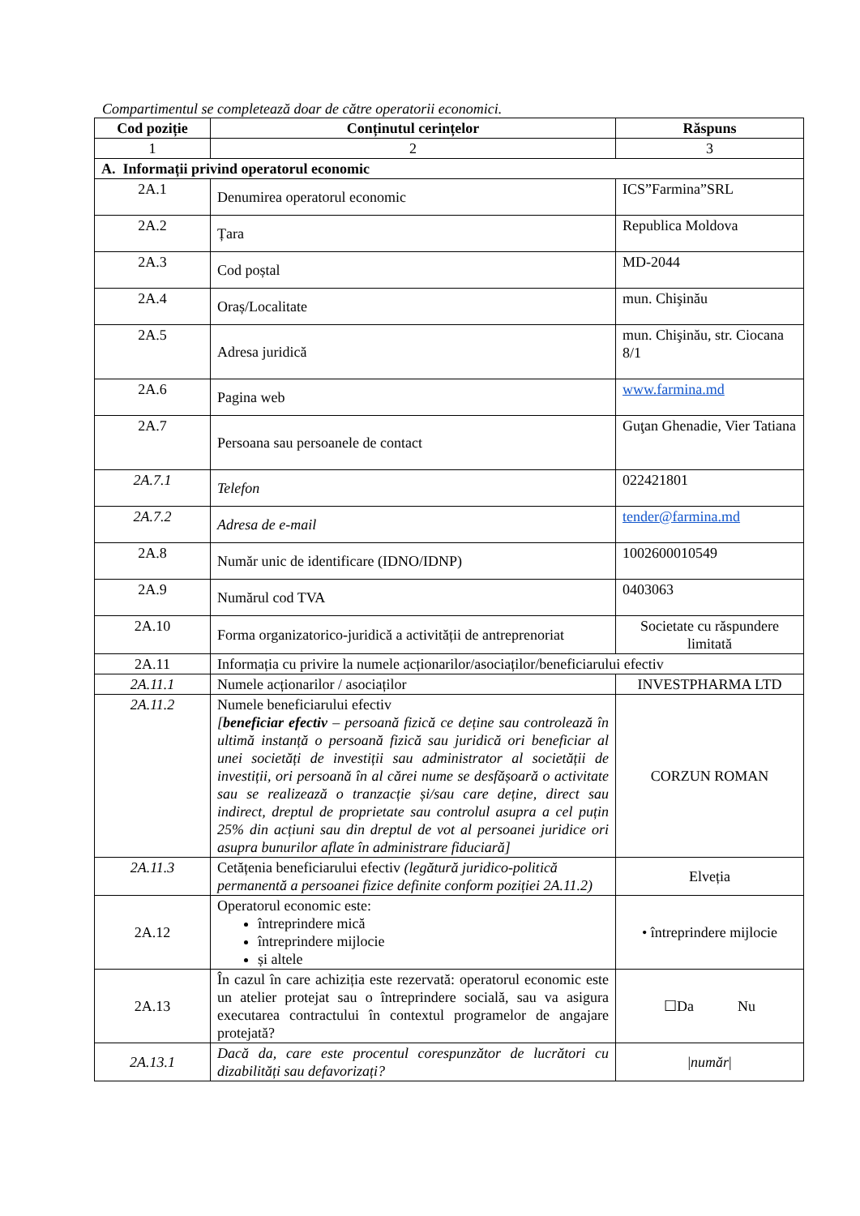Compartimentul se completează doar de către operatorii economici.
| Cod poziție | Conținutul cerințelor | Răspuns |
| --- | --- | --- |
| 1 | 2 | 3 |
| A. Informații privind operatorul economic | | |
| 2A.1 | Denumirea operatorul economic | ICS”Farmina”SRL |
| 2A.2 | Țara | Republica Moldova |
| 2A.3 | Cod poștal | MD-2044 |
| 2A.4 | Oraș/Localitate | mun. Chişinău |
| 2A.5 | Adresa juridică | mun. Chişinău, str. Ciocana 8/1 |
| 2A.6 | Pagina web | www.farmina.md |
| 2A.7 | Persoana sau persoanele de contact | Guţan Ghenadie, Vier Tatiana |
| 2A.7.1 | Telefon | 022421801 |
| 2A.7.2 | Adresa de e-mail | tender@farmina.md |
| 2A.8 | Număr unic de identificare (IDNO/IDNP) | 1002600010549 |
| 2A.9 | Numărul cod TVA | 0403063 |
| 2A.10 | Forma organizatorico-juridică a activității de antreprenoriat | Societate cu răspundere limitată |
| 2A.11 | Informația cu privire la numele acționarilor/asociaților/beneficiarului efectiv | |
| 2A.11.1 | Numele acționarilor / asociaților | INVESTPHARMA LTD |
| 2A.11.2 | Numele beneficiarului efectiv [ beneficiar efectiv – persoană fizică ce deține sau controlează în ultimă instanță o persoană fizică sau juridică ori beneficiar al unei societăți de investiții sau administrator al societății de investiții, ori persoană în al cărei nume se desfășoară o activitate sau se realizează o tranzacție și/sau care deține, direct sau indirect, dreptul de proprietate sau controlul asupra a cel puțin 25% din acțiuni sau din dreptul de vot al persoanei juridice ori asupra bunurilor aflate în administrare fiduciară] | CORZUN ROMAN |
| 2A.11.3 | Cetățenia beneficiarului efectiv (legătură juridico-politică permanentă a persoanei fizice definite conform poziției 2A.11.2) | Elveția |
| 2A.12 | Operatorul economic este: întreprindere mică întreprindere mijlocie și altele | • întreprindere mijlocie |
| 2A.13 | În cazul în care achiziția este rezervată: operatorul economic este un atelier protejat sau o întreprindere socială, sau va asigura executarea contractului în contextul programelor de angajare protejată? | ☐Da Nu |
| 2A.13.1 | Dacă da, care este procentul corespunzător de lucrători cu dizabilități sau defavorizați? | / număr / |